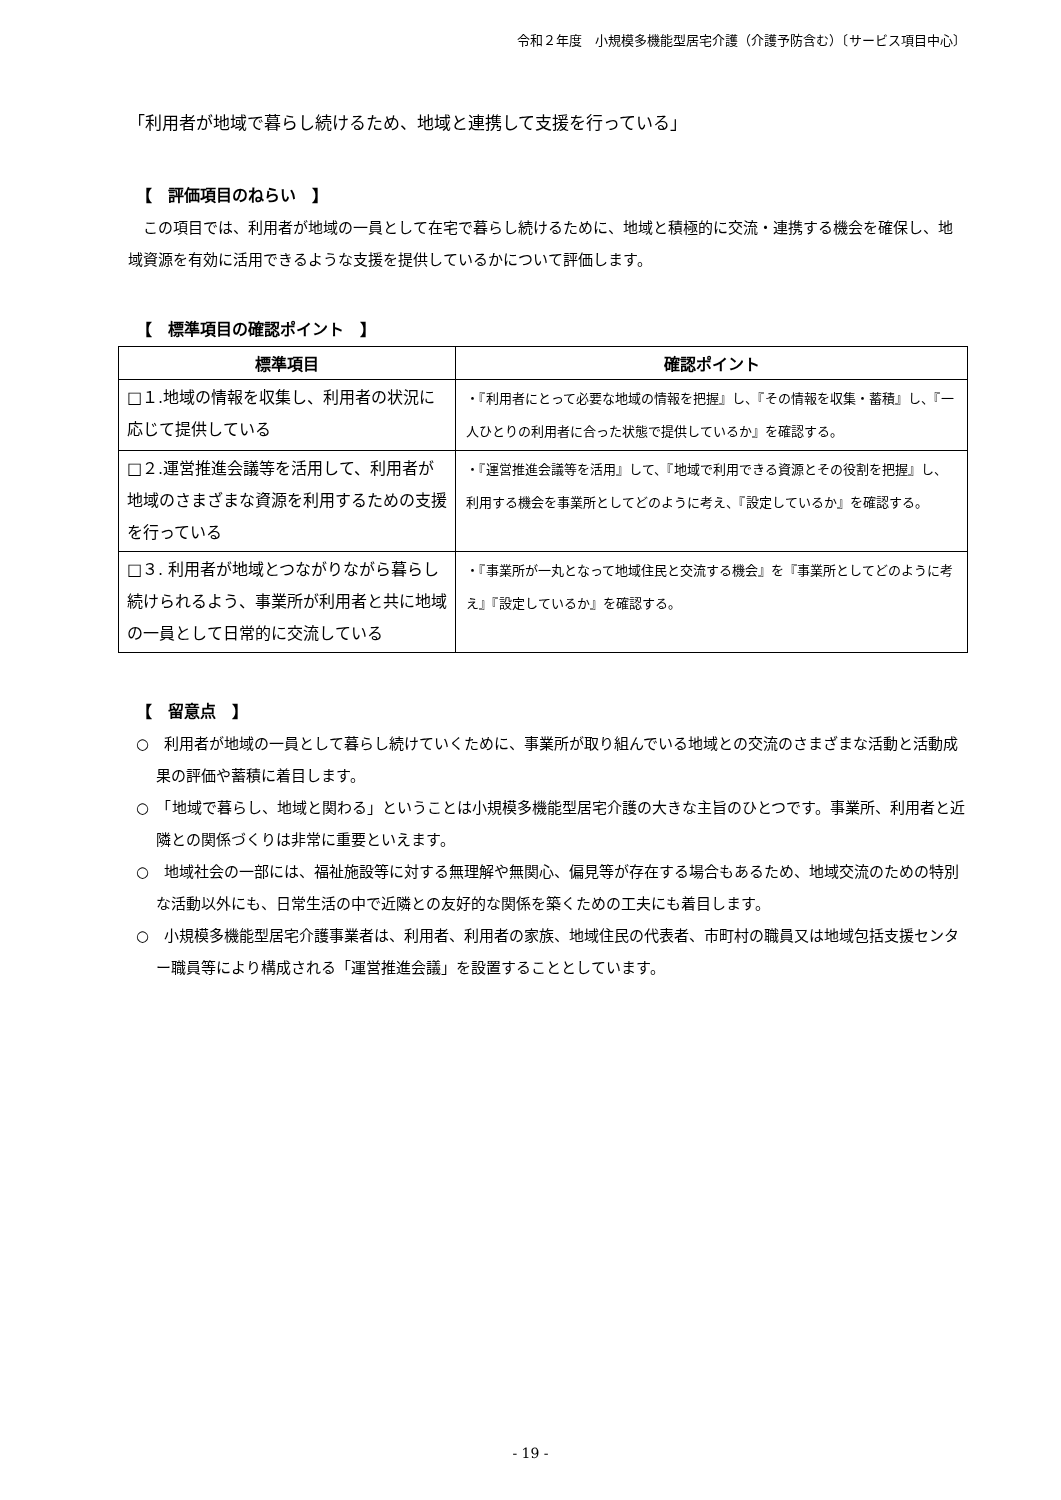令和２年度　小規模多機能型居宅介護（介護予防含む）〔サービス項目中心〕
「利用者が地域で暮らし続けるため、地域と連携して支援を行っている」
【　評価項目のねらい　】
　この項目では、利用者が地域の一員として在宅で暮らし続けるために、地域と積極的に交流・連携する機会を確保し、地域資源を有効に活用できるような支援を提供しているかについて評価します。
【　標準項目の確認ポイント　】
| 標準項目 | 確認ポイント |
| --- | --- |
| □１.地域の情報を収集し、利用者の状況に応じて提供している | ・『利用者にとって必要な地域の情報を把握』し、『その情報を収集・蓄積』し、『一人ひとりの利用者に合った状態で提供しているか』を確認する。 |
| □２.運営推進会議等を活用して、利用者が地域のさまざまな資源を利用するための支援を行っている | ・『運営推進会議等を活用』して、『地域で利用できる資源とその役割を把握』し、利用する機会を事業所としてどのように考え、『設定しているか』を確認する。 |
| □３. 利用者が地域とつながりながら暮らし続けられるよう、事業所が利用者と共に地域の一員として日常的に交流している | ・『事業所が一丸となって地域住民と交流する機会』を『事業所としてどのように考え』『設定しているか』を確認する。 |
【　留意点　】
○　利用者が地域の一員として暮らし続けていくために、事業所が取り組んでいる地域との交流のさまざまな活動と活動成果の評価や蓄積に着目します。
○　「地域で暮らし、地域と関わる」ということは小規模多機能型居宅介護の大きな主旨のひとつです。事業所、利用者と近隣との関係づくりは非常に重要といえます。
○　地域社会の一部には、福祉施設等に対する無理解や無関心、偏見等が存在する場合もあるため、地域交流のための特別な活動以外にも、日常生活の中で近隣との友好的な関係を築くための工夫にも着目します。
○　小規模多機能型居宅介護事業者は、利用者、利用者の家族、地域住民の代表者、市町村の職員又は地域包括支援センター職員等により構成される「運営推進会議」を設置することとしています。
- 19 -